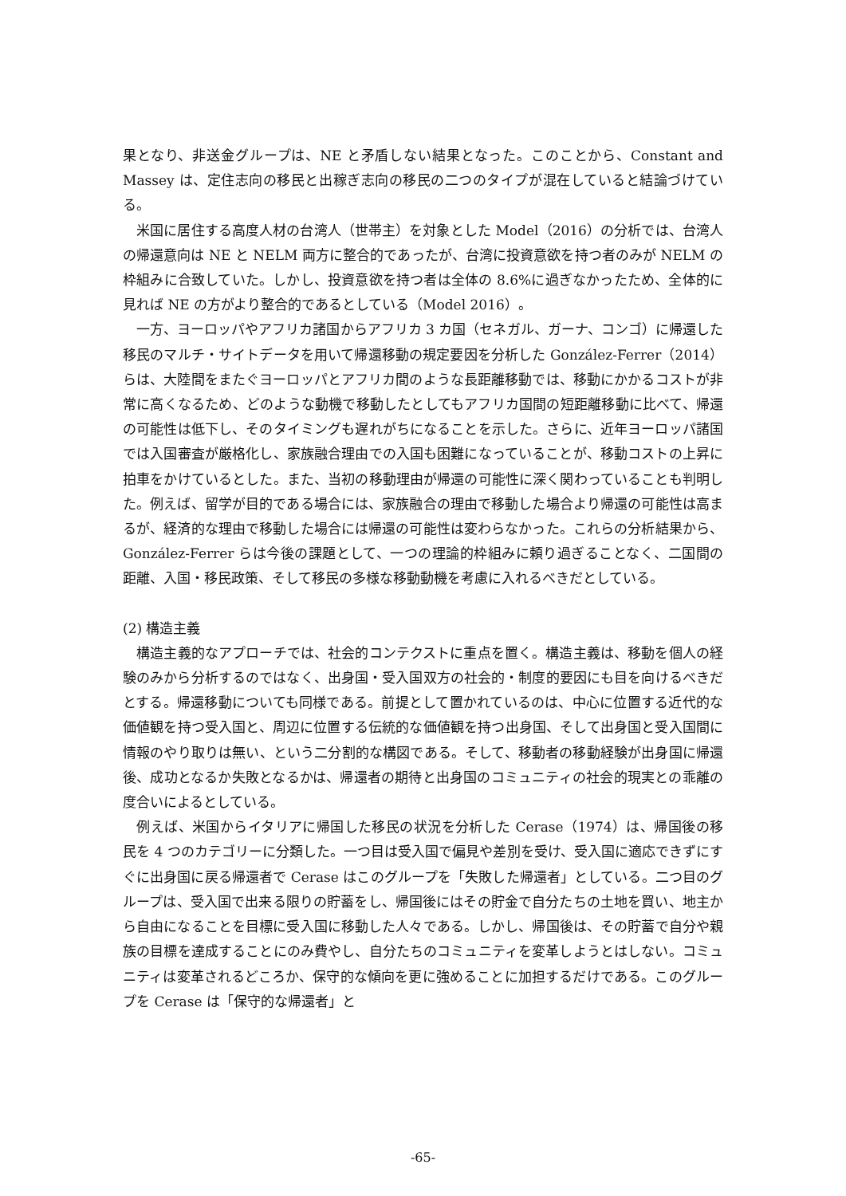果となり、非送金グループは、NE と矛盾しない結果となった。このことから、Constant and Massey は、定住志向の移民と出稼ぎ志向の移民の二つのタイプが混在していると結論づけている。
　米国に居住する高度人材の台湾人（世帯主）を対象とした Model（2016）の分析では、台湾人の帰還意向は NE と NELM 両方に整合的であったが、台湾に投資意欲を持つ者のみが NELM の枠組みに合致していた。しかし、投資意欲を持つ者は全体の 8.6%に過ぎなかったため、全体的に見れば NE の方がより整合的であるとしている（Model 2016）。
　一方、ヨーロッパやアフリカ諸国からアフリカ 3 カ国（セネガル、ガーナ、コンゴ）に帰還した移民のマルチ・サイトデータを用いて帰還移動の規定要因を分析した González-Ferrer（2014）らは、大陸間をまたぐヨーロッパとアフリカ間のような長距離移動では、移動にかかるコストが非常に高くなるため、どのような動機で移動したとしてもアフリカ国間の短距離移動に比べて、帰還の可能性は低下し、そのタイミングも遅れがちになることを示した。さらに、近年ヨーロッパ諸国では入国審査が厳格化し、家族融合理由での入国も困難になっていることが、移動コストの上昇に拍車をかけているとした。また、当初の移動理由が帰還の可能性に深く関わっていることも判明した。例えば、留学が目的である場合には、家族融合の理由で移動した場合より帰還の可能性は高まるが、経済的な理由で移動した場合には帰還の可能性は変わらなかった。これらの分析結果から、González-Ferrer らは今後の課題として、一つの理論的枠組みに頼り過ぎることなく、二国間の距離、入国・移民政策、そして移民の多様な移動動機を考慮に入れるべきだとしている。
(2) 構造主義
　構造主義的なアプローチでは、社会的コンテクストに重点を置く。構造主義は、移動を個人の経験のみから分析するのではなく、出身国・受入国双方の社会的・制度的要因にも目を向けるべきだとする。帰還移動についても同様である。前提として置かれているのは、中心に位置する近代的な価値観を持つ受入国と、周辺に位置する伝統的な価値観を持つ出身国、そして出身国と受入国間に情報のやり取りは無い、という二分割的な構図である。そして、移動者の移動経験が出身国に帰還後、成功となるか失敗となるかは、帰還者の期待と出身国のコミュニティの社会的現実との乖離の度合いによるとしている。
　例えば、米国からイタリアに帰国した移民の状況を分析した Cerase（1974）は、帰国後の移民を 4 つのカテゴリーに分類した。一つ目は受入国で偏見や差別を受け、受入国に適応できずにすぐに出身国に戻る帰還者で Cerase はこのグループを「失敗した帰還者」としている。二つ目のグループは、受入国で出来る限りの貯蓄をし、帰国後にはその貯金で自分たちの土地を買い、地主から自由になることを目標に受入国に移動した人々である。しかし、帰国後は、その貯蓄で自分や親族の目標を達成することにのみ費やし、自分たちのコミュニティを変革しようとはしない。コミュニティは変革されるどころか、保守的な傾向を更に強めることに加担するだけである。このグループを Cerase は「保守的な帰還者」と
-65-